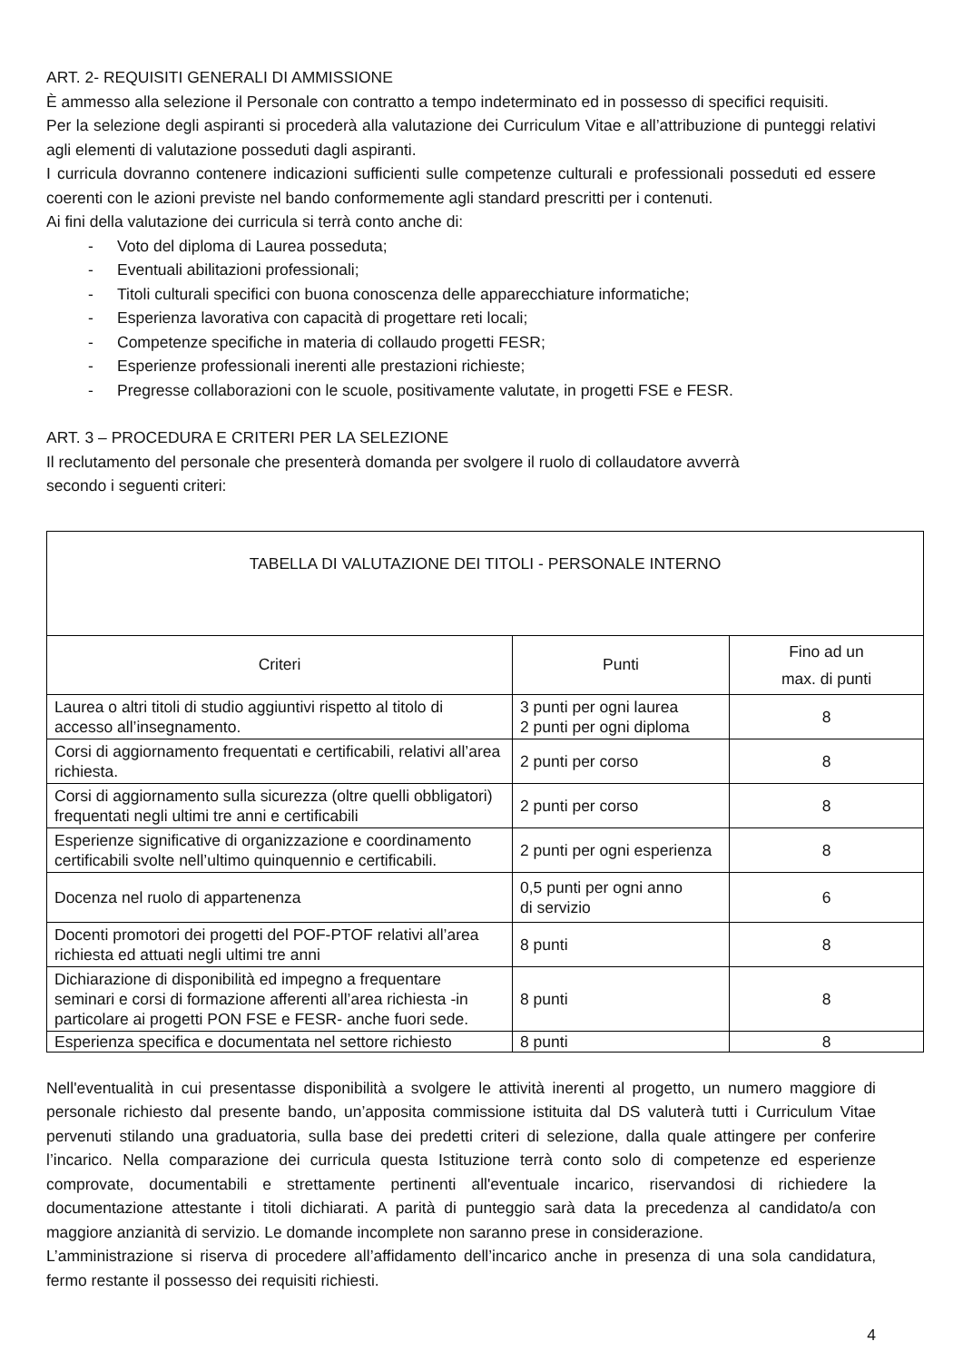ART. 2- REQUISITI GENERALI DI AMMISSIONE
È ammesso alla selezione il Personale con contratto a tempo indeterminato ed in possesso di specifici requisiti.
Per la selezione degli aspiranti si procederà alla valutazione dei Curriculum Vitae e all’attribuzione di punteggi relativi agli elementi di valutazione posseduti dagli aspiranti.
I curricula dovranno contenere indicazioni sufficienti sulle competenze culturali e professionali posseduti ed essere coerenti con le azioni previste nel bando conformemente agli standard prescritti per i contenuti.
Ai fini della valutazione dei curricula si terrà conto anche di:
- Voto del diploma di Laurea posseduta;
- Eventuali abilitazioni professionali;
- Titoli culturali specifici con buona conoscenza delle apparecchiature informatiche;
- Esperienza lavorativa con capacità di progettare reti locali;
- Competenze specifiche in materia di collaudo progetti FESR;
- Esperienze professionali inerenti alle prestazioni richieste;
- Pregresse collaborazioni con le scuole, positivamente valutate, in progetti FSE e FESR.
ART. 3 – PROCEDURA E CRITERI PER LA SELEZIONE
Il reclutamento del personale che presenterà domanda per svolgere il ruolo di collaudatore avverrà
secondo i seguenti criteri:
| TABELLA DI VALUTAZIONE DEI TITOLI - PERSONALE INTERNO | | |
| Criteri | Punti | Fino ad un max. di punti |
| Laurea o altri titoli di studio aggiuntivi rispetto al titolo di accesso all’insegnamento. | 3 punti per ogni laurea 2 punti per ogni diploma | 8 |
| Corsi di aggiornamento frequentati e certificabili, relativi all’area richiesta. | 2 punti per corso | 8 |
| Corsi di aggiornamento sulla sicurezza (oltre quelli obbligatori) frequentati negli ultimi tre anni e certificabili | 2 punti per corso | 8 |
| Esperienze significative di organizzazione e coordinamento certificabili svolte nell’ultimo quinquennio e certificabili. | 2 punti per ogni esperienza | 8 |
| Docenza nel ruolo di appartenenza | 0,5 punti per ogni anno di servizio | 6 |
| Docenti promotori dei progetti del POF-PTOF relativi all’area richiesta ed attuati negli ultimi tre anni | 8 punti | 8 |
| Dichiarazione di disponibilità ed impegno a frequentare seminari e corsi di formazione afferenti all’area richiesta -in particolare ai progetti PON FSE e FESR- anche fuori sede. | 8 punti | 8 |
| Esperienza specifica e documentata nel settore richiesto | 8 punti | 8 |
Nell'eventualità in cui presentasse disponibilità a svolgere le attività inerenti al progetto, un numero maggiore di personale richiesto dal presente bando, un’apposita commissione istituita dal DS valuterà tutti i Curriculum Vitae pervenuti stilando una graduatoria, sulla base dei predetti criteri di selezione, dalla quale attingere per conferire l’incarico. Nella comparazione dei curricula questa Istituzione terrà conto solo di competenze ed esperienze comprovate, documentabili e strettamente pertinenti all'eventuale incarico, riservandosi di richiedere la documentazione attestante i titoli dichiarati. A parità di punteggio sarà data la precedenza al candidato/a con maggiore anzianità di servizio. Le domande incomplete non saranno prese in considerazione.
L’amministrazione si riserva di procedere all’affidamento dell’incarico anche in presenza di una sola candidatura, fermo restante il possesso dei requisiti richiesti.
4